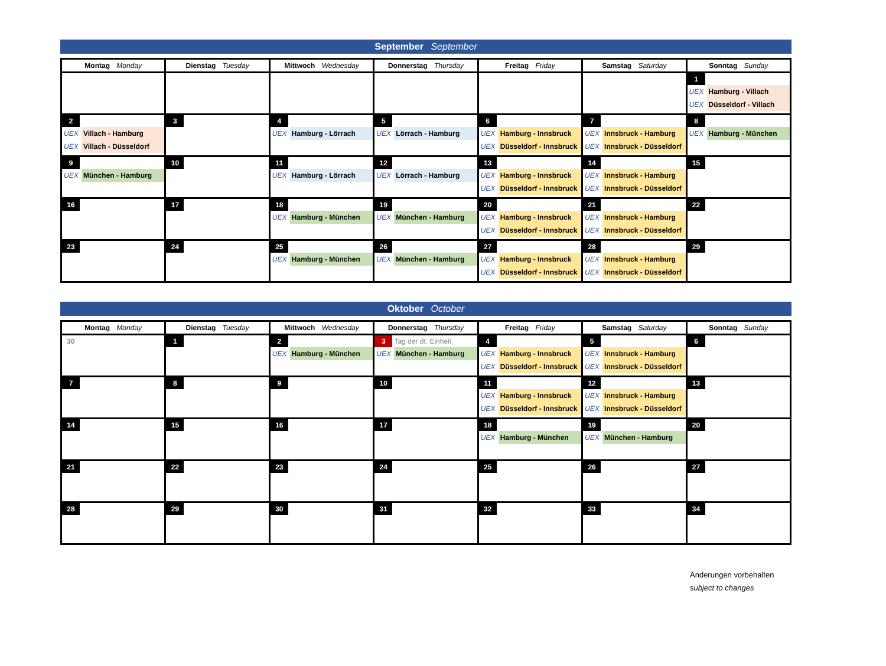September September
| Montag Monday | Dienstag Tuesday | Mittwoch Wednesday | Donnerstag Thursday | Freitag Friday | Samstag Saturday | Sonntag Sunday |
| --- | --- | --- | --- | --- | --- | --- |
| | | | | | | 1 UEX Hamburg - Villach UEX Düsseldorf - Villach |
| 2 UEX Villach - Hamburg UEX Villach - Düsseldorf | 3 | 4 UEX Hamburg - Lörrach | 5 UEX Lörrach - Hamburg | 6 UEX Hamburg - Innsbruck UEX Düsseldorf - Innsbruck | 7 UEX Innsbruck - Hamburg UEX Innsbruck - Düsseldorf | 8 UEX Hamburg - München |
| 9 UEX München - Hamburg | 10 | 11 UEX Hamburg - Lörrach | 12 UEX Lörrach - Hamburg | 13 UEX Hamburg - Innsbruck UEX Düsseldorf - Innsbruck | 14 UEX Innsbruck - Hamburg UEX Innsbruck - Düsseldorf | 15 |
| 16 | 17 | 18 UEX Hamburg - München | 19 UEX München - Hamburg | 20 UEX Hamburg - Innsbruck UEX Düsseldorf - Innsbruck | 21 UEX Innsbruck - Hamburg UEX Innsbruck - Düsseldorf | 22 |
| 23 | 24 | 25 UEX Hamburg - München | 26 UEX München - Hamburg | 27 UEX Hamburg - Innsbruck UEX Düsseldorf - Innsbruck | 28 UEX Innsbruck - Hamburg UEX Innsbruck - Düsseldorf | 29 |
Oktober October
| Montag Monday | Dienstag Tuesday | Mittwoch Wednesday | Donnerstag Thursday | Freitag Friday | Samstag Saturday | Sonntag Sunday |
| --- | --- | --- | --- | --- | --- | --- |
| 30 | 1 | 2 UEX Hamburg - München | 3 Tag der dt. Einheit UEX München - Hamburg | 4 UEX Hamburg - Innsbruck UEX Düsseldorf - Innsbruck | 5 UEX Innsbruck - Hamburg UEX Innsbruck - Düsseldorf | 6 |
| 7 | 8 | 9 | 10 | 11 UEX Hamburg - Innsbruck UEX Düsseldorf - Innsbruck | 12 UEX Innsbruck - Hamburg UEX Innsbruck - Düsseldorf | 13 |
| 14 | 15 | 16 | 17 | 18 UEX Hamburg - München | 19 UEX München - Hamburg | 20 |
| 21 | 22 | 23 | 24 | 25 | 26 | 27 |
| 28 | 29 | 30 | 31 | 32 | 33 | 34 |
Änderungen vorbehalten
subject to changes